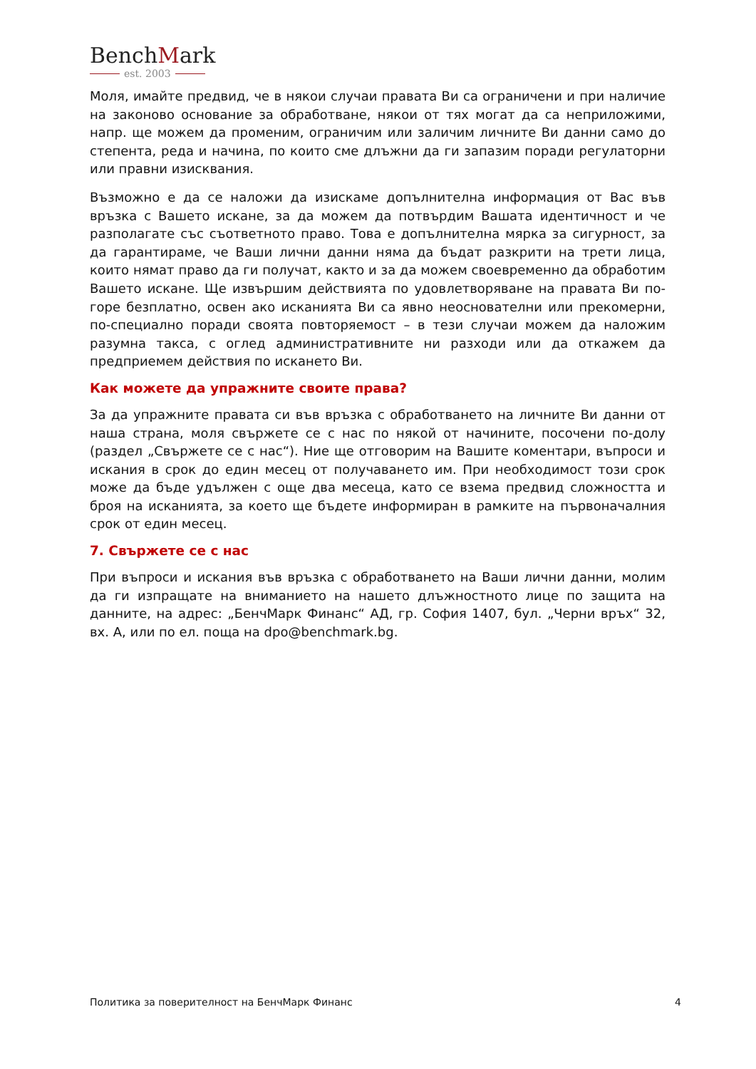BenchMark
est. 2003
Моля, имайте предвид, че в някои случаи правата Ви са ограничени и при наличие на законово основание за обработване, някои от тях могат да са неприложими, напр. ще можем да променим, ограничим или заличим личните Ви данни само до степента, реда и начина, по които сме длъжни да ги запазим поради регулаторни или правни изисквания.
Възможно е да се наложи да изискаме допълнителна информация от Вас във връзка с Вашето искане, за да можем да потвърдим Вашата идентичност и че разполагате със съответното право. Това е допълнителна мярка за сигурност, за да гарантираме, че Ваши лични данни няма да бъдат разкрити на трети лица, които нямат право да ги получат, както и за да можем своевременно да обработим Вашето искане. Ще извършим действията по удовлетворяване на правата Ви по-горе безплатно, освен ако исканията Ви са явно неоснователни или прекомерни, по-специално поради своята повторяемост – в тези случаи можем да наложим разумна такса, с оглед административните ни разходи или да откажем да предприемем действия по искането Ви.
Как можете да упражните своите права?
За да упражните правата си във връзка с обработването на личните Ви данни от наша страна, моля свържете се с нас по някой от начините, посочени по-долу (раздел „Свържете се с нас“). Ние ще отговорим на Вашите коментари, въпроси и искания в срок до един месец от получаването им. При необходимост този срок може да бъде удължен с още два месеца, като се взема предвид сложността и броя на исканията, за което ще бъдете информиран в рамките на първоначалния срок от един месец.
7. Свържете се с нас
При въпроси и искания във връзка с обработването на Ваши лични данни, молим да ги изпращате на вниманието на нашето длъжностното лице по защита на данните, на адрес: „БенчМарк Финанс“ АД, гр. София 1407, бул. „Черни връх“ 32, вх. А, или по ел. поща на dpo@benchmark.bg.
Политика за поверителност на БенчМарк Финанс 4